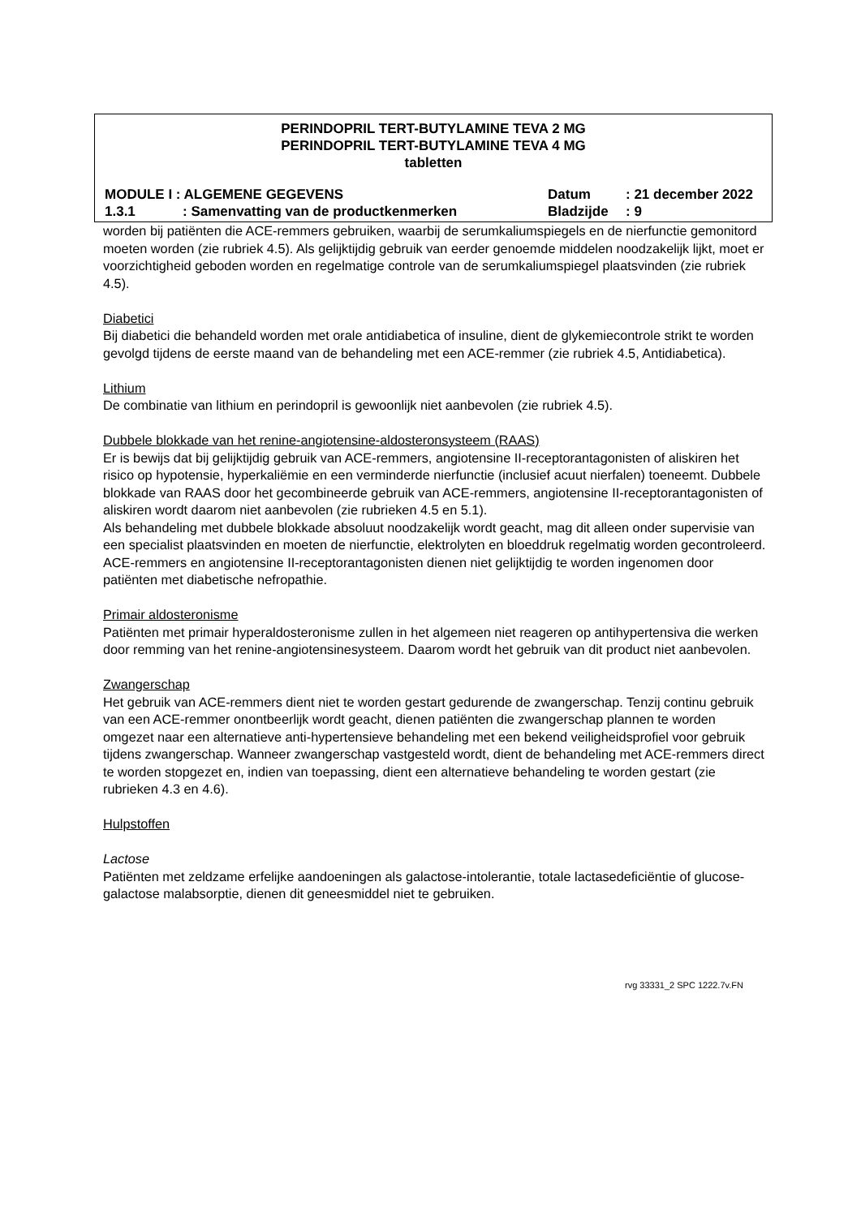PERINDOPRIL TERT-BUTYLAMINE TEVA 2 MG
PERINDOPRIL TERT-BUTYLAMINE TEVA 4 MG
tabletten
MODULE I : ALGEMENE GEGEVENS Datum: 21 december 2022
1.3.1: Samenvatting van de productkenmerken Bladzijde: 9
worden bij patiënten die ACE-remmers gebruiken, waarbij de serumkaliumspiegels en de nierfunctie gemonitord moeten worden (zie rubriek 4.5). Als gelijktijdig gebruik van eerder genoemde middelen noodzakelijk lijkt, moet er voorzichtigheid geboden worden en regelmatige controle van de serumkaliumspiegel plaatsvinden (zie rubriek 4.5).
Diabetici
Bij diabetici die behandeld worden met orale antidiabetica of insuline, dient de glykemiecontrole strikt te worden gevolgd tijdens de eerste maand van de behandeling met een ACE-remmer (zie rubriek 4.5, Antidiabetica).
Lithium
De combinatie van lithium en perindopril is gewoonlijk niet aanbevolen (zie rubriek 4.5).
Dubbele blokkade van het renine-angiotensine-aldosteronsysteem (RAAS)
Er is bewijs dat bij gelijktijdig gebruik van ACE-remmers, angiotensine II-receptorantagonisten of aliskiren het risico op hypotensie, hyperkaliëmie en een verminderde nierfunctie (inclusief acuut nierfalen) toeneemt. Dubbele blokkade van RAAS door het gecombineerde gebruik van ACE-remmers, angiotensine II-receptorantagonisten of aliskiren wordt daarom niet aanbevolen (zie rubrieken 4.5 en 5.1).
Als behandeling met dubbele blokkade absoluut noodzakelijk wordt geacht, mag dit alleen onder supervisie van een specialist plaatsvinden en moeten de nierfunctie, elektrolyten en bloeddruk regelmatig worden gecontroleerd.
ACE-remmers en angiotensine II-receptorantagonisten dienen niet gelijktijdig te worden ingenomen door patiënten met diabetische nefropathie.
Primair aldosteronisme
Patiënten met primair hyperaldosteronisme zullen in het algemeen niet reageren op antihypertensiva die werken door remming van het renine-angiotensinesysteem. Daarom wordt het gebruik van dit product niet aanbevolen.
Zwangerschap
Het gebruik van ACE-remmers dient niet te worden gestart gedurende de zwangerschap. Tenzij continu gebruik van een ACE-remmer onontbeerlijk wordt geacht, dienen patiënten die zwangerschap plannen te worden omgezet naar een alternatieve anti-hypertensieve behandeling met een bekend veiligheidsprofiel voor gebruik tijdens zwangerschap. Wanneer zwangerschap vastgesteld wordt, dient de behandeling met ACE-remmers direct te worden stopgezet en, indien van toepassing, dient een alternatieve behandeling te worden gestart (zie rubrieken 4.3 en 4.6).
Hulpstoffen
Lactose
Patiënten met zeldzame erfelijke aandoeningen als galactose-intolerantie, totale lactasedeficiëntie of glucose-galactose malabsorptie, dienen dit geneesmiddel niet te gebruiken.
rvg 33331_2 SPC 1222.7v.FN